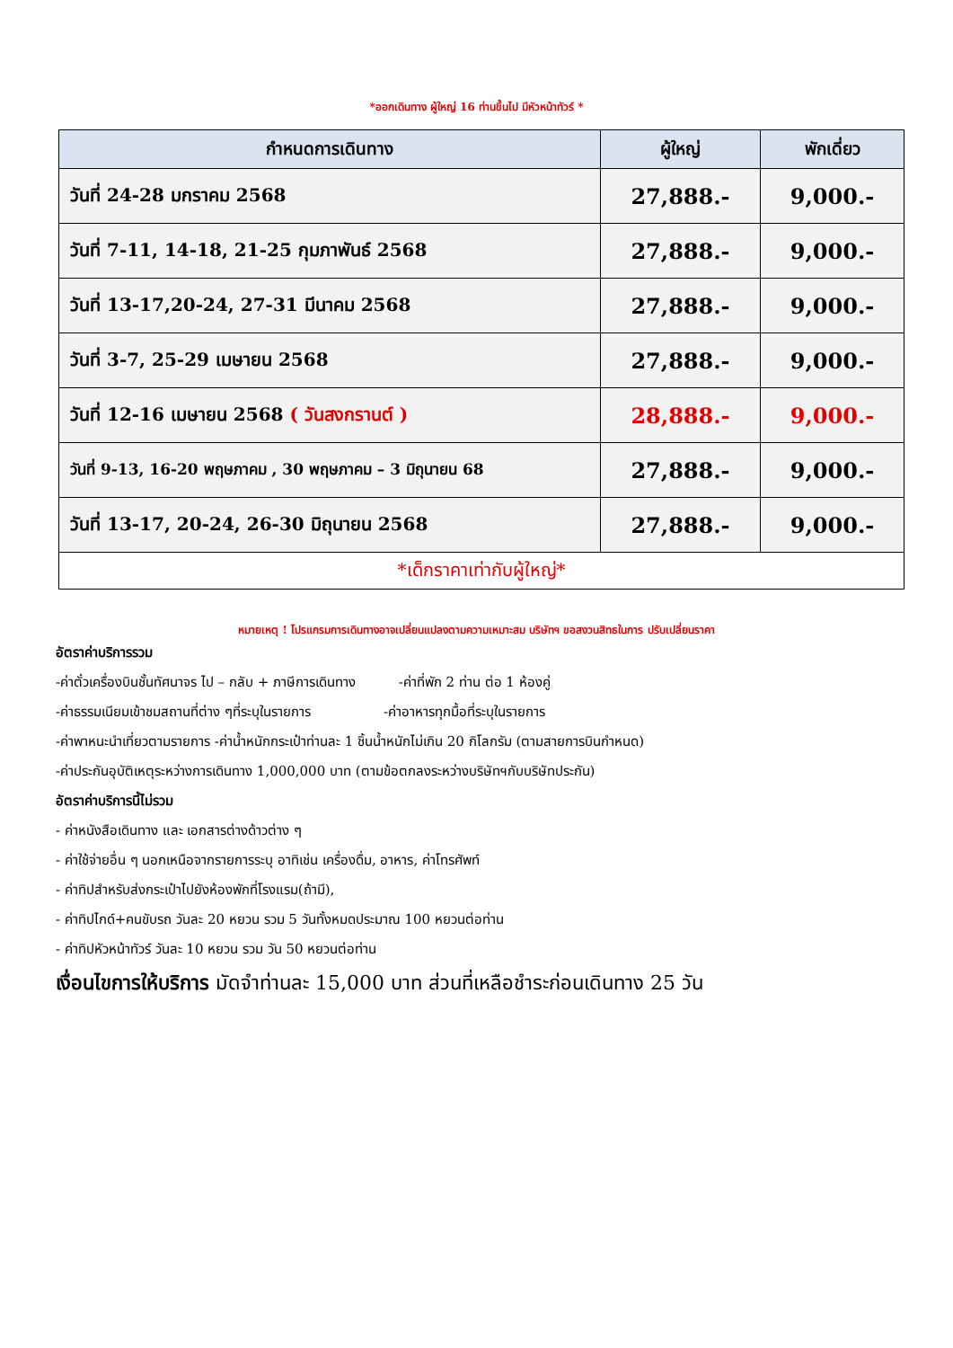*ออกเดินทาง ผู้ใหญ่ 16 ท่านขึ้นไป มีหัวหน้าทัวร์ *
| กำหนดการเดินทาง | ผู้ใหญ่ | พักเดี่ยว |
| --- | --- | --- |
| วันที่ 24-28 มกราคม 2568 | 27,888.- | 9,000.- |
| วันที่ 7-11, 14-18, 21-25 กุมภาพันธ์ 2568 | 27,888.- | 9,000.- |
| วันที่ 13-17,20-24, 27-31 มีนาคม 2568 | 27,888.- | 9,000.- |
| วันที่ 3-7, 25-29 เมษายน 2568 | 27,888.- | 9,000.- |
| วันที่ 12-16 เมษายน 2568 ( วันสงกรานต์ ) | 28,888.- | 9,000.- |
| วันที่ 9-13, 16-20 พฤษภาคม , 30 พฤษภาคม – 3 มิถุนายน 68 | 27,888.- | 9,000.- |
| วันที่ 13-17, 20-24, 26-30 มิถุนายน 2568 | 27,888.- | 9,000.- |
| *เด็กราคาเท่ากับผู้ใหญ่* | | |
หมายเหตุ ! โปรแกรมการเดินทางอาจเปลี่ยนแปลงตามความเหมาะสม บริษัทฯ ขอสงวนสิทธในการ ปรับเปลี่ยนราคา
อัตราค่าบริการรวม
-ค่าตั๋วเครื่องบินชั้นทัศนาจร ไป – กลับ + ภาษีการเดินทาง -ค่าที่พัก 2 ท่าน ต่อ 1 ห้องคู่
-ค่าธรรมเนียมเข้าชมสถานที่ต่าง ๆที่ระบุในรายการ -ค่าอาหารทุกมื้อที่ระบุในรายการ
-ค่าพาหนะนำเที่ยวตามรายการ -ค่าน้ำหนักกระเป๋าท่านละ 1 ชิ้นน้ำหนักไม่เกิน 20 กิโลกรัม (ตามสายการบินกำหนด)
-ค่าประกันอุบัติเหตุระหว่างการเดินทาง 1,000,000 บาท (ตามข้อตกลงระหว่างบริษัทฯกับบริษัทประกัน)
อัตราค่าบริการนี้ไม่รวม
- ค่าหนังสือเดินทาง และ เอกสารต่างด้าวต่าง ๆ
- ค่าใช้จ่ายอื่น ๆ นอกเหนือจากรายการระบุ อาทิเช่น เครื่องดื่ม, อาหาร, ค่าโทรศัพท์
- ค่าทิปสำหรับส่งกระเป๋าไปยังห้องพักที่โรงแรม(ถ้ามี),
- ค่าทิปไกด์+คนขับรถ วันละ 20 หยวน รวม 5 วันทั้งหมดประมาณ 100 หยวนต่อท่าน
- ค่าทิปหัวหน้าทัวร์ วันละ 10 หยวน รวม วัน 50 หยวนต่อท่าน
เงื่อนไขการให้บริการ มัดจำท่านละ 15,000 บาท ส่วนที่เหลือชำระก่อนเดินทาง 25 วัน